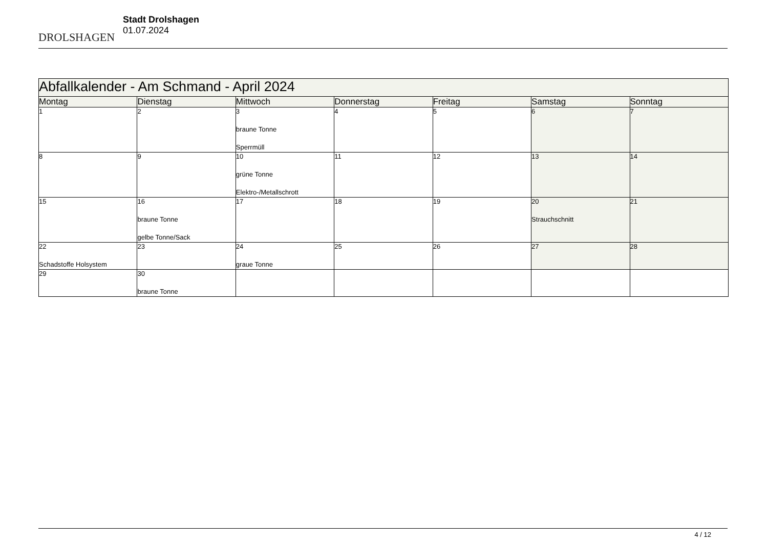DROLSHAGEN
Stadt Drolshagen
01.07.2024
| Abfallkalender - Am Schmand - April 2024 | | | | | | |
| Montag | Dienstag | Mittwoch | Donnerstag | Freitag | Samstag | Sonntag |
| 1 | 2 | 3 braune Tonne Sperrmüll | 4 | 5 | 6 | 7 |
| 8 | 9 | 10 grüne Tonne Elektro-/Metallschrott | 11 | 12 | 13 | 14 |
| 15 | 16 braune Tonne gelbe Tonne/Sack | 17 | 18 | 19 | 20 Strauchschnitt | 21 |
| 22 Schadstoffe Holsystem | 23 | 24 graue Tonne | 25 | 26 | 27 | 28 |
| 29 | 30 braune Tonne | | | | | |
4 / 12